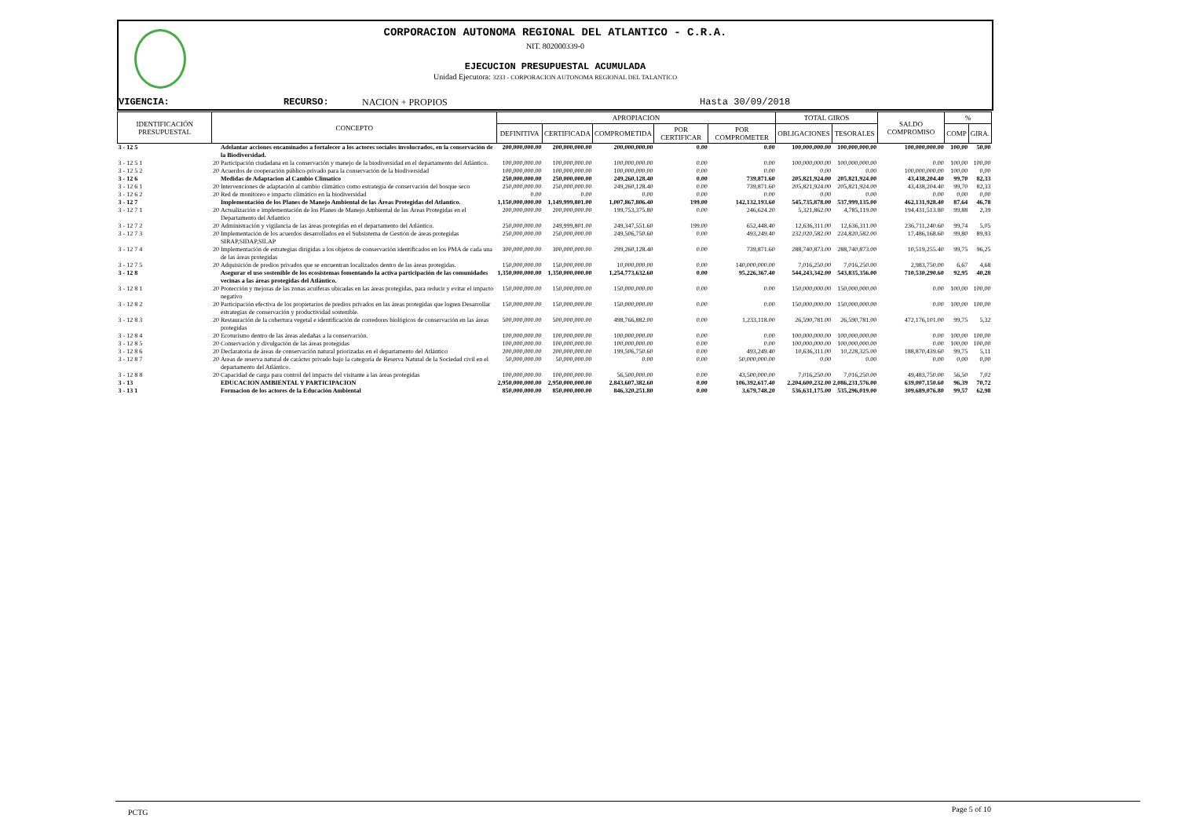CORPORACION AUTONOMA REGIONAL DEL ATLANTICO - C.R.A.
NIT. 802000339-0
EJECUCION PRESUPUESTAL ACUMULADA
Unidad Ejecutora: 3233 - CORPORACION AUTONOMA REGIONAL DEL TALANTICO
VIGENCIA: RECURSO: NACION + PROPIOS Hasta 30/09/2018
| IDENTIFICACIÓN PRESUPUESTAL | CONCEPTO | | APROPIACION | | | | | TOTAL GIROS | | SALDO COMPROMISO | % | |
| --- | --- | --- | --- | --- | --- | --- | --- | --- | --- | --- | --- | --- |
| | | | DEFINITIVA | CERTIFICADA | COMPROMETIDA | POR CERTIFICAR | POR COMPROMETER | OBLIGACIONES | TESORALES | | COMP | GIRA. |
| 3 - 12 5 | | Adelantar acciones encaminados a fortalecer a los actores sociales involucrados, en la conservación de la Biodiversidad. | 200,000,000.00 | 200,000,000.00 | 200,000,000.00 | 0.00 | 0.00 | 100,000,000.00 | 100,000,000.00 | 100,000,000.00 | 100,00 | 50,00 |
| 3 - 12 5 1 | 20 | Participación ciudadana en la conservación y manejo de la biodiversidad en el departamento del Atlántico. | 100,000,000.00 | 100,000,000.00 | 100,000,000.00 | 0.00 | 0.00 | 100,000,000.00 | 100,000,000.00 | 0.00 | 100,00 | 100,00 |
| 3 - 12 5 2 | 20 | Acuerdos de cooperación público-privado para la conservación de la biodiversidad | 100,000,000.00 | 100,000,000.00 | 100,000,000.00 | 0.00 | 0.00 | 0.00 | 0.00 | 100,000,000.00 | 100,00 | 0,00 |
| 3 - 12 6 | | Medidas de Adaptacion al Cambio Climatico | 250,000,000.00 | 250,000,000.00 | 249,260,128.40 | 0.00 | 739,871.60 | 205,821,924.00 | 205,821,924.00 | 43,438,204.40 | 99,70 | 82,33 |
| 3 - 12 6 1 | 20 | Intervenciones de adaptación al cambio climático como estrategia de conservación del bosque seco | 250,000,000.00 | 250,000,000.00 | 249,260,128.40 | 0.00 | 739,871.60 | 205,821,924.00 | 205,821,924.00 | 43,438,204.40 | 99,70 | 82,33 |
| 3 - 12 6 2 | 20 | Red de monitoreo e impacto climático en la biodiversidad | 0.00 | 0.00 | 0.00 | 0.00 | 0.00 | 0.00 | 0.00 | 0.00 | 0,00 | 0,00 |
| 3 - 12 7 | | Implementación de los Planes de Manejo Ambiental de las Áreas Protegidas del Atlantico. | 1,150,000,000.00 | 1,149,999,801.00 | 1,007,867,806.40 | 199.00 | 142,132,193.60 | 545,735,878.00 | 537,999,135.00 | 462,131,928.40 | 87,64 | 46,78 |
| 3 - 12 7 1 | 20 | Actualización e implementación de los Planes de Manejo Ambiental de las Áreas Protegidas en el Departamento del Atlantico | 200,000,000.00 | 200,000,000.00 | 199,753,375.80 | 0.00 | 246,624.20 | 5,321,862.00 | 4,785,119.00 | 194,431,513.80 | 99,88 | 2,39 |
| 3 - 12 7 2 | 20 | Administración y vigilancia de las áreas protegidas en el departamento del Atlántico. | 250,000,000.00 | 249,999,801.00 | 249,347,551.60 | 199.00 | 652,448.40 | 12,636,311.00 | 12,636,311.00 | 236,711,240.60 | 99,74 | 5,05 |
| 3 - 12 7 3 | 20 | Implementación de los acuerdos desarrollados en el Subsistema de Gestión de áreas protegidas SIRAP,SIDAP,SILAP | 250,000,000.00 | 250,000,000.00 | 249,506,750.60 | 0.00 | 493,249.40 | 232,020,582.00 | 224,820,582.00 | 17,486,168.60 | 99,80 | 89,93 |
| 3 - 12 7 4 | 20 | Implementación de estrategias dirigidas a los objetos de conservación identificados en los PMA de cada una de las áreas protegidas | 300,000,000.00 | 300,000,000.00 | 299,260,128.40 | 0.00 | 739,871.60 | 288,740,873.00 | 288,740,873.00 | 10,519,255.40 | 99,75 | 96,25 |
| 3 - 12 7 5 | 20 | Adquisición de predios privados que se encuentran localizados dentro de las áreas protegidas. | 150,000,000.00 | 150,000,000.00 | 10,000,000.00 | 0.00 | 140,000,000.00 | 7,016,250.00 | 7,016,250.00 | 2,983,750.00 | 6,67 | 4,68 |
| 3 - 12 8 | | Asegurar el uso sostenible de los ecosistemas fomentando la activa participación de las comunidades vecinas a las áreas protegidas del Atlántico. | 1,350,000,000.00 | 1,350,000,000.00 | 1,254,773,632.60 | 0.00 | 95,226,367.40 | 544,243,342.00 | 543,835,356.00 | 710,530,290.60 | 92,95 | 40,28 |
| 3 - 12 8 1 | 20 | Protección y mejoras de las zonas acuiferas ubicadas en las áreas protegidas, para reducir y evitar el impacto negativo | 150,000,000.00 | 150,000,000.00 | 150,000,000.00 | 0.00 | 0.00 | 150,000,000.00 | 150,000,000.00 | 0.00 | 100,00 | 100,00 |
| 3 - 12 8 2 | 20 | Participación efectiva de los propietarios de predios privados en las áreas protegidas que logren Desarrollar estrategias de conservación y productividad sostenible. | 150,000,000.00 | 150,000,000.00 | 150,000,000.00 | 0.00 | 0.00 | 150,000,000.00 | 150,000,000.00 | 0.00 | 100,00 | 100,00 |
| 3 - 12 8 3 | 20 | Restauración de la cobertura vegetal e identificación de corredores biológicos de conservación en las áreas protegidas | 500,000,000.00 | 500,000,000.00 | 498,766,882.00 | 0.00 | 1,233,118.00 | 26,590,781.00 | 26,590,781.00 | 472,176,101.00 | 99,75 | 5,32 |
| 3 - 12 8 4 | 20 | Ecoturismo dentro de las áreas aledañas a la conservación. | 100,000,000.00 | 100,000,000.00 | 100,000,000.00 | 0.00 | 0.00 | 100,000,000.00 | 100,000,000.00 | 0.00 | 100,00 | 100,00 |
| 3 - 12 8 5 | 20 | Conservación y divulgación de las áreas protegidas | 100,000,000.00 | 100,000,000.00 | 100,000,000.00 | 0.00 | 0.00 | 100,000,000.00 | 100,000,000.00 | 0.00 | 100,00 | 100,00 |
| 3 - 12 8 6 | 20 | Declaratoria de áreas de conservación natural priorizadas en el departamento del Atlántico | 200,000,000.00 | 200,000,000.00 | 199,506,750.60 | 0.00 | 493,249.40 | 10,636,311.00 | 10,228,325.00 | 188,870,439.60 | 99,75 | 5,11 |
| 3 - 12 8 7 | 20 | Áreas de reserva natural de carácter privado bajo la categoría de Reserva Natural de la Sociedad civil en el departamento del Atlántico. | 50,000,000.00 | 50,000,000.00 | 0.00 | 0.00 | 50,000,000.00 | 0.00 | 0.00 | 0.00 | 0,00 | 0,00 |
| 3 - 12 8 8 | 20 | Capacidad de carga para control del impacto del visitante a las áreas protegidas | 100,000,000.00 | 100,000,000.00 | 56,500,000.00 | 0.00 | 43,500,000.00 | 7,016,250.00 | 7,016,250.00 | 49,483,750.00 | 56,50 | 7,02 |
| 3 - 13 | | EDUCACION AMBIENTAL Y PARTICIPACION | 2,950,000,000.00 | 2,950,000,000.00 | 2,843,607,382.60 | 0.00 | 106,392,617.40 | 2,204,600,232.00 | 2,086,231,576.00 | 639,007,150.60 | 96,39 | 70,72 |
| 3 - 13 1 | | Formacion de los actores de la Educación Ambiental | 850,000,000.00 | 850,000,000.00 | 846,320,251.80 | 0.00 | 3,679,748.20 | 536,631,175.00 | 535,296,019.00 | 309,689,076.80 | 99,57 | 62,98 |
PCTG Page 5 of 10